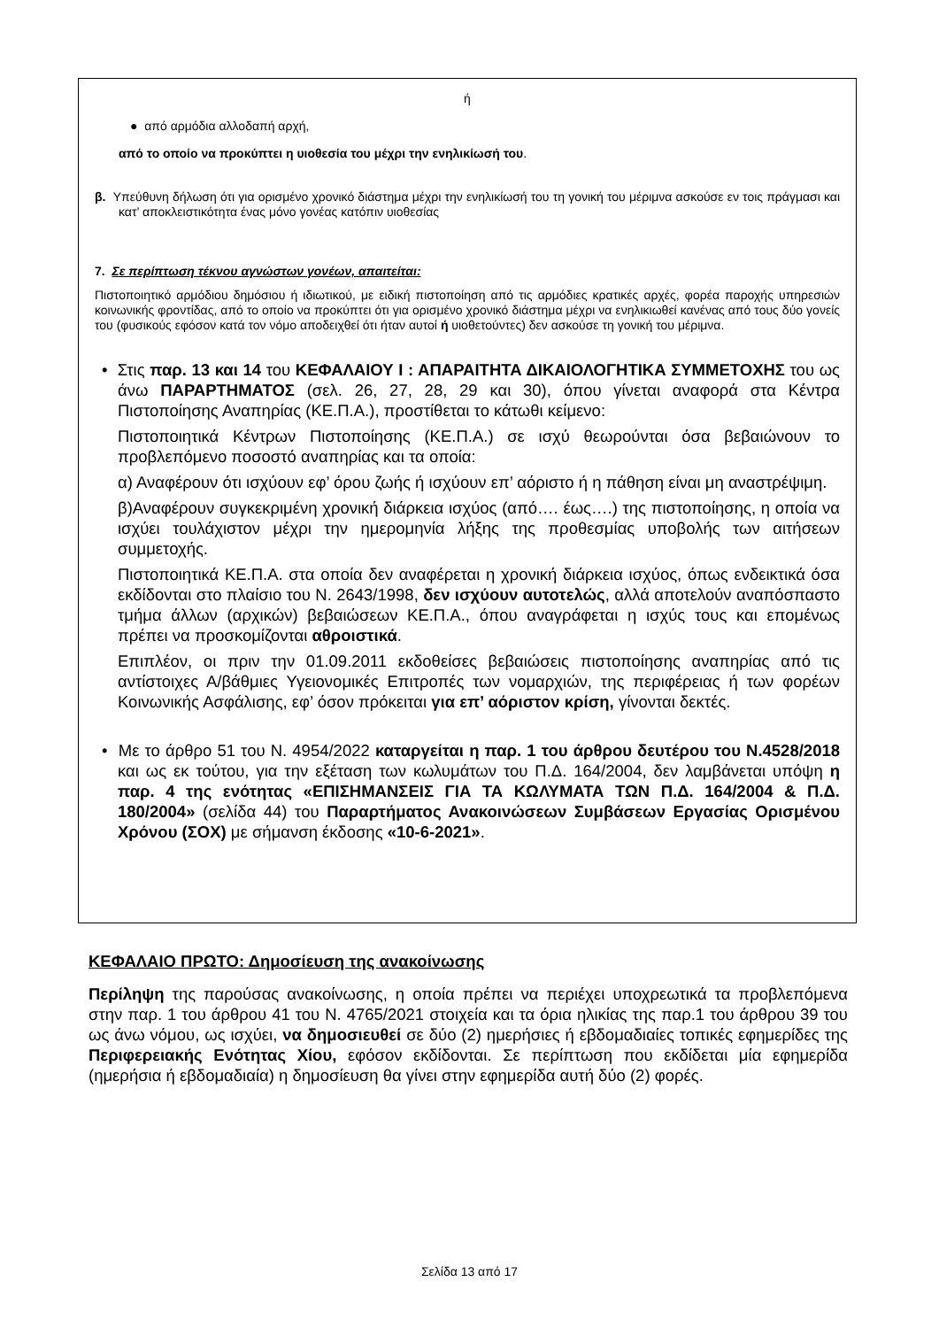ή
● από αρμόδια αλλοδαπή αρχή,
από το οποίο να προκύπτει η υιοθεσία του μέχρι την ενηλικίωσή του.
β. Υπεύθυνη δήλωση ότι για ορισμένο χρονικό διάστημα μέχρι την ενηλικίωσή του τη γονική του μέριμνα ασκούσε εν τοις πράγμασι και κατ’ αποκλειστικότητα ένας μόνο γονέας κατόπιν υιοθεσίας
7. Σε περίπτωση τέκνου αγνώστων γονέων, απαιτείται:
Πιστοποιητικό αρμόδιου δημόσιου ή ιδιωτικού, με ειδική πιστοποίηση από τις αρμόδιες κρατικές αρχές, φορέα παροχής υπηρεσιών κοινωνικής φροντίδας, από το οποίο να προκύπτει ότι για ορισμένο χρονικό διάστημα μέχρι να ενηλικιωθεί κανένας από τους δύο γονείς του (φυσικούς εφόσον κατά τον νόμο αποδειχθεί ότι ήταν αυτοί ή υιοθετούντες) δεν ασκούσε τη γονική του μέριμνα.
• Στις παρ. 13 και 14 του ΚΕΦΑΛΑΙΟΥ Ι : ΑΠΑΡΑΙΤΗΤΑ ΔΙΚΑΙΟΛΟΓΗΤΙΚΑ ΣΥΜΜΕΤΟΧΗΣ του ως άνω ΠΑΡΑΡΤΗΜΑΤΟΣ (σελ. 26, 27, 28, 29 και 30), όπου γίνεται αναφορά στα Κέντρα Πιστοποίησης Αναπηρίας (ΚΕ.Π.Α.), προστίθεται το κάτωθι κείμενο:
Πιστοποιητικά Κέντρων Πιστοποίησης (ΚΕ.Π.Α.) σε ισχύ θεωρούνται όσα βεβαιώνουν το προβλεπόμενο ποσοστό αναπηρίας και τα οποία:
α) Αναφέρουν ότι ισχύουν εφ’ όρου ζωής ή ισχύουν επ’ αόριστο ή η πάθηση είναι μη αναστρέψιμη.
β)Αναφέρουν συγκεκριμένη χρονική διάρκεια ισχύος (από…. έως….) της πιστοποίησης, η οποία να ισχύει τουλάχιστον μέχρι την ημερομηνία λήξης της προθεσμίας υποβολής των αιτήσεων συμμετοχής.
Πιστοποιητικά ΚΕ.Π.Α. στα οποία δεν αναφέρεται η χρονική διάρκεια ισχύος, όπως ενδεικτικά όσα εκδίδονται στο πλαίσιο του Ν. 2643/1998, δεν ισχύουν αυτοτελώς, αλλά αποτελούν αναπόσπαστο τμήμα άλλων (αρχικών) βεβαιώσεων ΚΕ.Π.Α., όπου αναγράφεται η ισχύς τους και επομένως πρέπει να προσκομίζονται αθροιστικά.
Επιπλέον, οι πριν την 01.09.2011 εκδοθείσες βεβαιώσεις πιστοποίησης αναπηρίας από τις αντίστοιχες Α/βάθμιες Υγειονομικές Επιτροπές των νομαρχιών, της περιφέρειας ή των φορέων Κοινωνικής Ασφάλισης, εφ’ όσον πρόκειται για επ’ αόριστον κρίση, γίνονται δεκτές.
• Με το άρθρο 51 του Ν. 4954/2022 καταργείται η παρ. 1 του άρθρου δευτέρου του Ν.4528/2018 και ως εκ τούτου, για την εξέταση των κωλυμάτων του Π.Δ. 164/2004, δεν λαμβάνεται υπόψη η παρ. 4 της ενότητας «ΕΠΙΣΗΜΑΝΣΕΙΣ ΓΙΑ ΤΑ ΚΩΛΥΜΑΤΑ ΤΩΝ Π.Δ. 164/2004 & Π.Δ. 180/2004» (σελίδα 44) του Παραρτήματος Ανακοινώσεων Συμβάσεων Εργασίας Ορισμένου Χρόνου (ΣΟΧ) με σήμανση έκδοσης «10-6-2021».
ΚΕΦΑΛΑΙΟ ΠΡΩΤΟ: Δημοσίευση της ανακοίνωσης
Περίληψη της παρούσας ανακοίνωσης, η οποία πρέπει να περιέχει υποχρεωτικά τα προβλεπόμενα στην παρ. 1 του άρθρου 41 του Ν. 4765/2021 στοιχεία και τα όρια ηλικίας της παρ.1 του άρθρου 39 του ως άνω νόμου, ως ισχύει, να δημοσιευθεί σε δύο (2) ημερήσιες ή εβδομαδιαίες τοπικές εφημερίδες της Περιφερειακής Ενότητας Χίου, εφόσον εκδίδονται. Σε περίπτωση που εκδίδεται μία εφημερίδα (ημερήσια ή εβδομαδιαία) η δημοσίευση θα γίνει στην εφημερίδα αυτή δύο (2) φορές.
Σελίδα 13 από 17